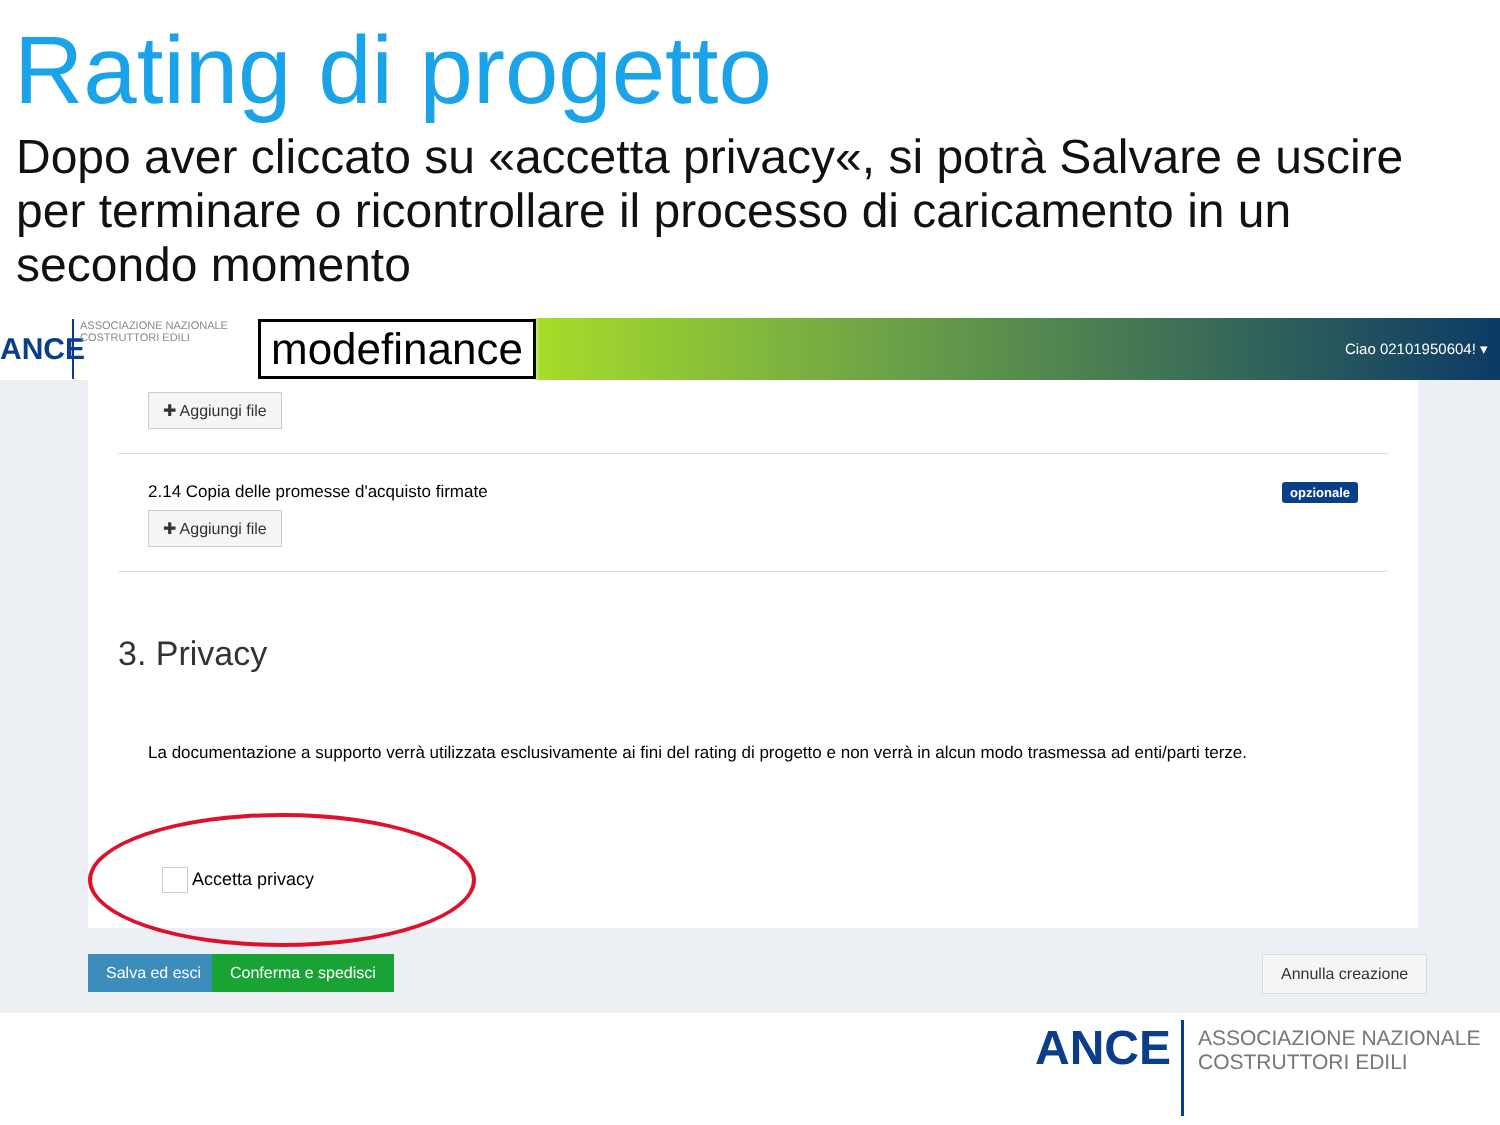Rating di progetto
Dopo aver cliccato su «accetta privacy«, si potrà Salvare e uscire per terminare o ricontrollare il processo di caricamento in un secondo momento
ANCE ASSOCIAZIONE NAZIONALE COSTRUTTORI EDILI modefinance Ciao 02101950604! ▾
✚ Aggiungi file
opzionale
2.14 Copia delle promesse d'acquisto firmate
✚ Aggiungi file
3. Privacy
La documentazione a supporto verrà utilizzata esclusivamente ai fini del rating di progetto e non verrà in alcun modo trasmessa ad enti/parti terze.
Accetta privacy
Salva ed esci Conferma e spedisci Annulla creazione
ANCE ASSOCIAZIONE NAZIONALE
COSTRUTTORI EDILI